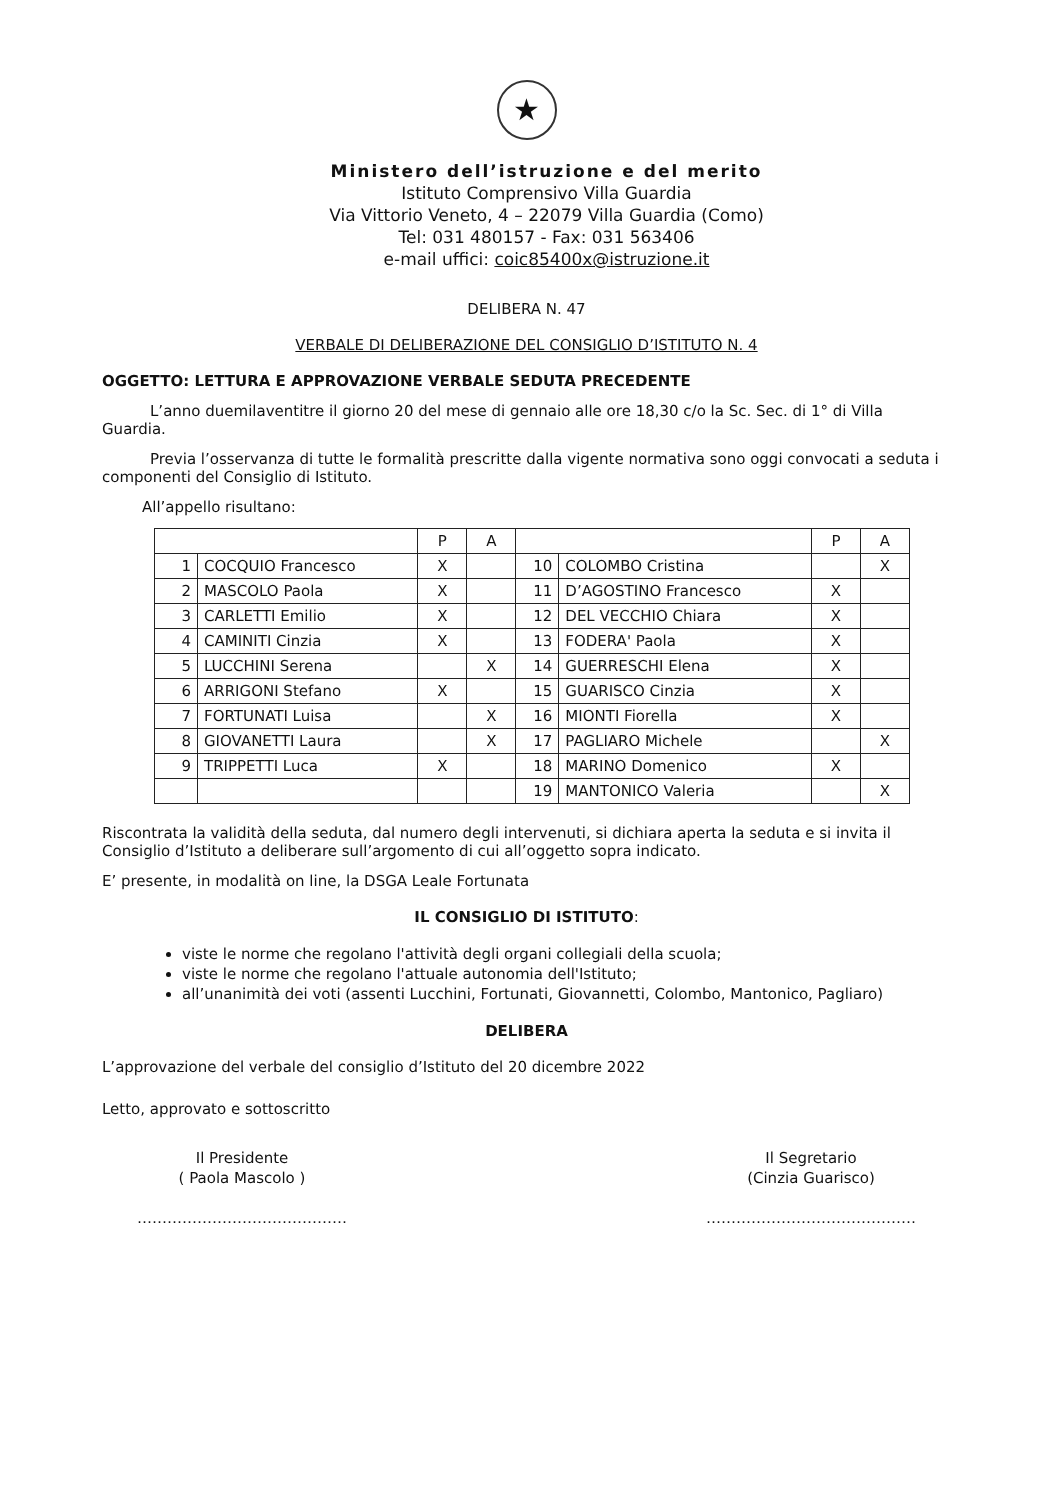★
Ministero dell’istruzione e del merito
Istituto Comprensivo Villa Guardia
Via Vittorio Veneto, 4 – 22079 Villa Guardia (Como)
Tel: 031 480157 - Fax: 031 563406
e-mail uffici: coic85400x@istruzione.it
DELIBERA N. 47
VERBALE DI DELIBERAZIONE DEL CONSIGLIO D’ISTITUTO N. 4
OGGETTO: LETTURA E APPROVAZIONE VERBALE SEDUTA PRECEDENTE
L’anno duemilaventitre il giorno 20 del mese di gennaio alle ore 18,30 c/o la Sc. Sec. di 1° di Villa Guardia.
Previa l’osservanza di tutte le formalità prescritte dalla vigente normativa sono oggi convocati a seduta i componenti del Consiglio di Istituto.
All’appello risultano:
| | | P | A | | | P | A |
| 1 | COCQUIO Francesco | X | | 10 | COLOMBO Cristina | | X |
| 2 | MASCOLO Paola | X | | 11 | D’AGOSTINO Francesco | X | |
| 3 | CARLETTI Emilio | X | | 12 | DEL VECCHIO Chiara | X | |
| 4 | CAMINITI Cinzia | X | | 13 | FODERA' Paola | X | |
| 5 | LUCCHINI Serena | | X | 14 | GUERRESCHI Elena | X | |
| 6 | ARRIGONI Stefano | X | | 15 | GUARISCO Cinzia | X | |
| 7 | FORTUNATI Luisa | | X | 16 | MIONTI Fiorella | X | |
| 8 | GIOVANETTI Laura | | X | 17 | PAGLIARO Michele | | X |
| 9 | TRIPPETTI Luca | X | | 18 | MARINO Domenico | X | |
| | | | | 19 | MANTONICO Valeria | | X |
Riscontrata la validità della seduta, dal numero degli intervenuti, si dichiara aperta la seduta e si invita il Consiglio d’Istituto a deliberare sull’argomento di cui all’oggetto sopra indicato.
E’ presente, in modalità on line, la DSGA Leale Fortunata
IL CONSIGLIO DI ISTITUTO:
viste le norme che regolano l'attività degli organi collegiali della scuola;
viste le norme che regolano l'attuale autonomia dell'Istituto;
all’unanimità dei voti (assenti Lucchini, Fortunati, Giovannetti, Colombo, Mantonico, Pagliaro)
DELIBERA
L’approvazione del verbale del consiglio d’Istituto del 20 dicembre 2022
Letto, approvato e sottoscritto
Il Presidente
( Paola Mascolo )
……………………………………
Il Segretario
(Cinzia Guarisco)
……………………………………